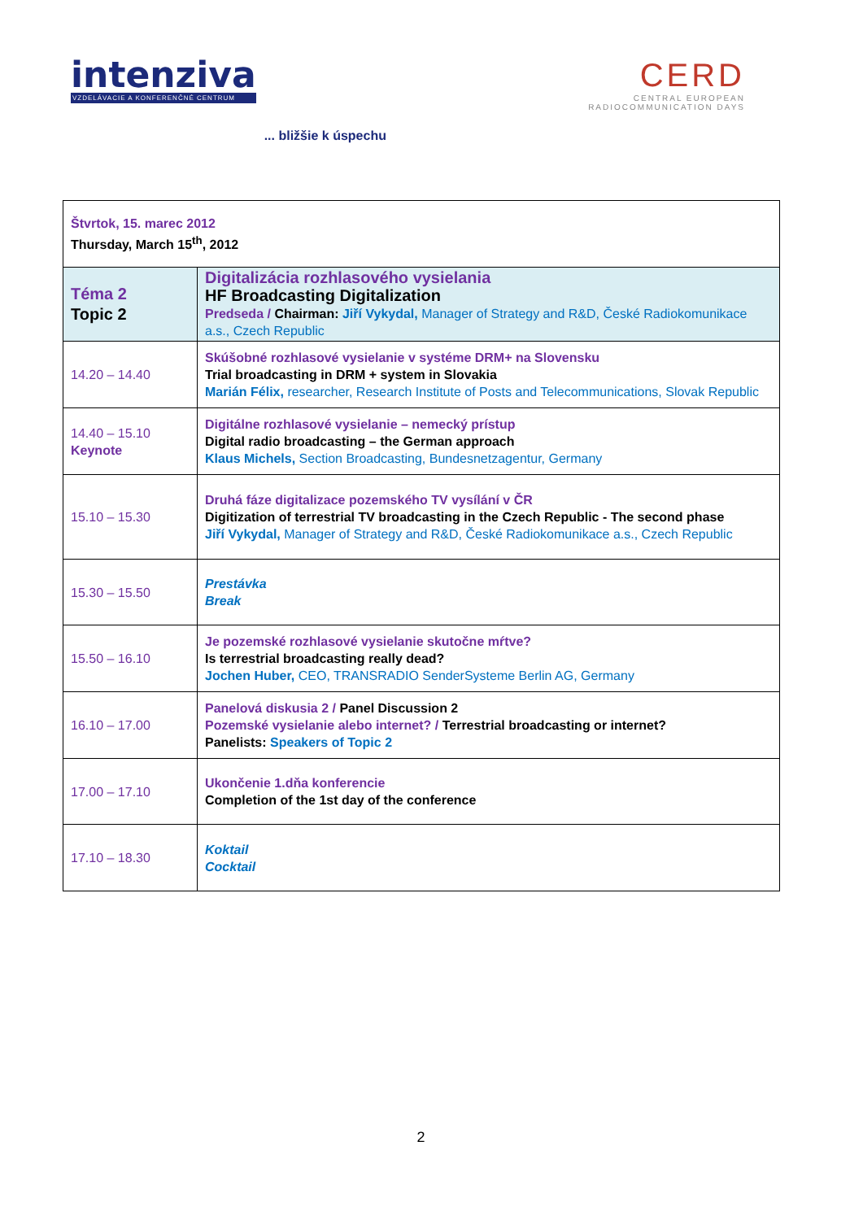intenziva
VZDELÁVACIE A KONFERENČNÉ CENTRUM
... bližšie k úspechu
CERD
CENTRAL EUROPEAN
RADIOCOMMUNICATION DAYS
| Štvrtok, 15. marec 2012 Thursday, March 15<sup>th</sup>, 2012 | |
| Téma 2 Topic 2 | Digitalizácia rozhlasového vysielania HF Broadcasting Digitalization Predseda / Chairman: Jiří Vykydal, Manager of Strategy and R&D, České Radiokomunikace a.s., Czech Republic |
| 14.20 – 14.40 | Skúšobné rozhlasové vysielanie v systéme DRM+ na Slovensku Trial broadcasting in DRM + system in Slovakia Marián Félix, researcher, Research Institute of Posts and Telecommunications, Slovak Republic |
| 14.40 – 15.10 Keynote | Digitálne rozhlasové vysielanie – nemecký prístup Digital radio broadcasting – the German approach Klaus Michels, Section Broadcasting, Bundesnetzagentur, Germany |
| 15.10 – 15.30 | Druhá fáze digitalizace pozemského TV vysílání v ČR Digitization of terrestrial TV broadcasting in the Czech Republic - The second phase Jiří Vykydal, Manager of Strategy and R&D, České Radiokomunikace a.s., Czech Republic |
| 15.30 – 15.50 | Prestávka Break |
| 15.50 – 16.10 | Je pozemské rozhlasové vysielanie skutočne mŕtve? Is terrestrial broadcasting really dead? Jochen Huber, CEO, TRANSRADIO SenderSysteme Berlin AG, Germany |
| 16.10 – 17.00 | Panelová diskusia 2 / Panel Discussion 2 Pozemské vysielanie alebo internet? / Terrestrial broadcasting or internet? Panelists: Speakers of Topic 2 |
| 17.00 – 17.10 | Ukončenie 1.dňa konferencie Completion of the 1st day of the conference |
| 17.10 – 18.30 | Koktail Cocktail |
2